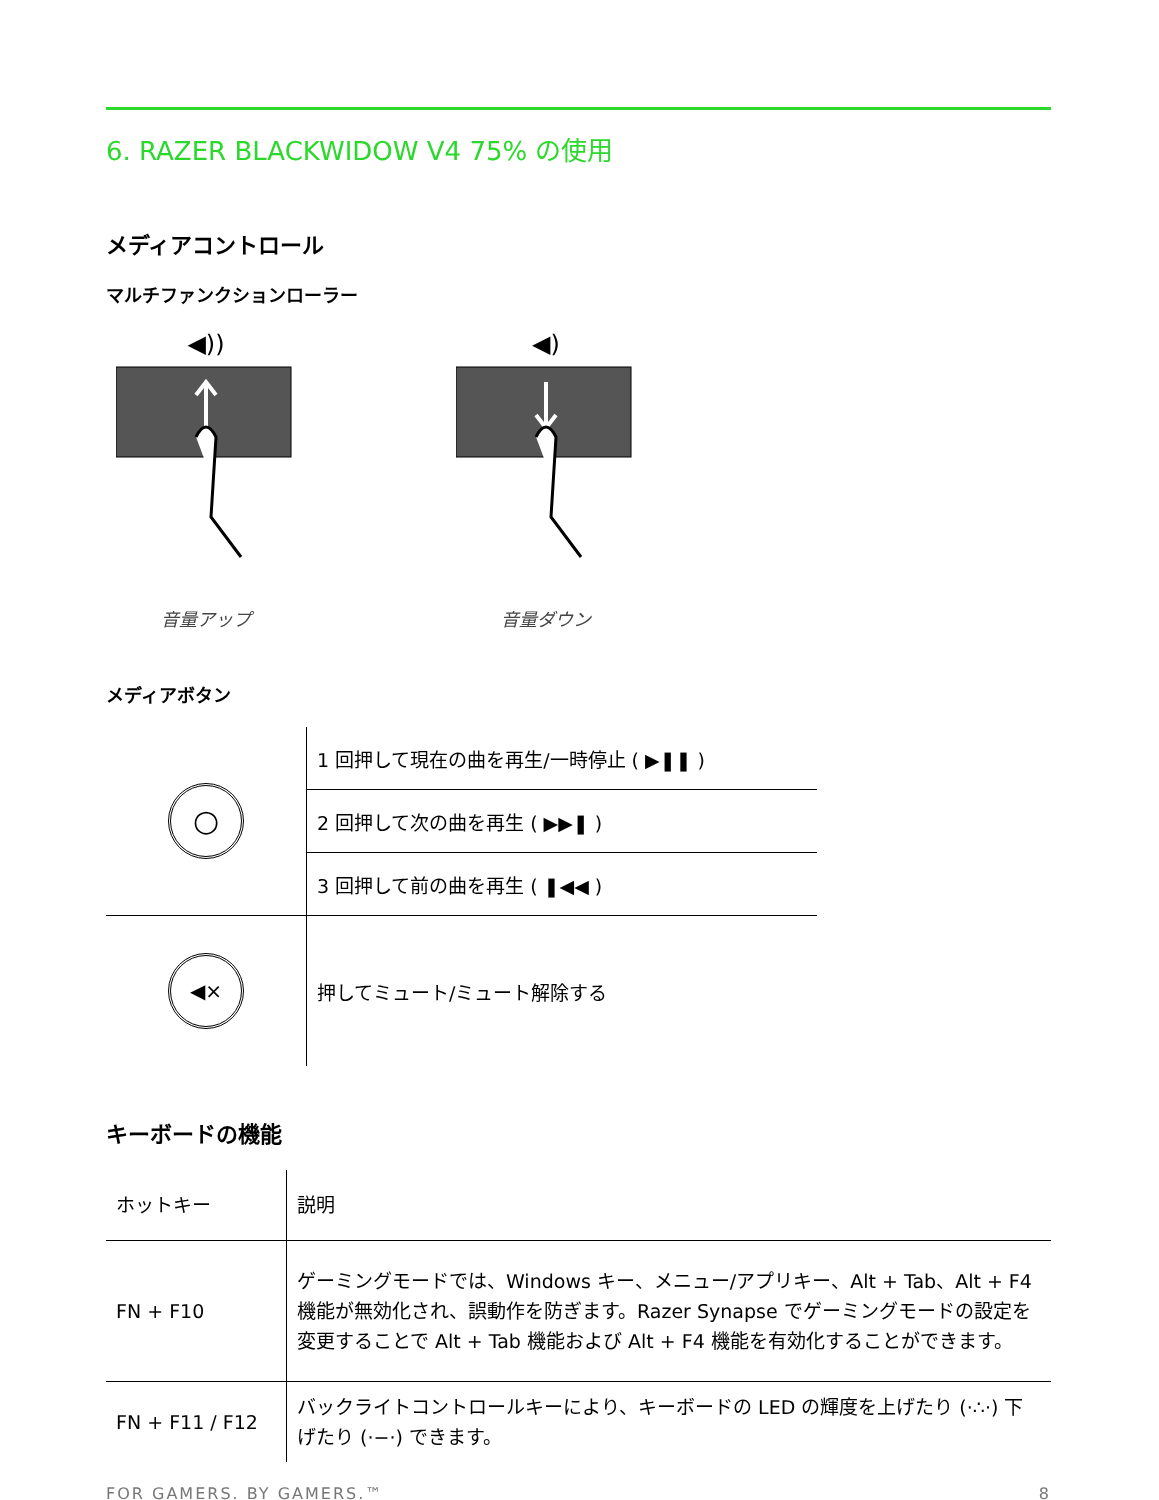6. RAZER BLACKWIDOW V4 75% の使用
メディアコントロール
マルチファンクションローラー
◀))
音量アップ
◀)
音量ダウン
メディアボタン
| ○ | 1 回押して現在の曲を再生/一時停止 ( ▶❚❚ ) |
| | 2 回押して次の曲を再生 ( ▶▶❚ ) |
| | 3 回押して前の曲を再生 ( ❚◀◀ ) |
| ◀× | 押してミュート/ミュート解除する |
キーボードの機能
| ホットキー | 説明 |
| --- | --- |
| FN + F10 | ゲーミングモードでは、Windows キー、メニュー/アプリキー、Alt + Tab、Alt + F4 機能が無効化され、誤動作を防ぎます。Razer Synapse でゲーミングモードの設定を変更することで Alt + Tab 機能および Alt + F4 機能を有効化することができます。 |
| FN + F11 / F12 | バックライトコントロールキーにより、キーボードの LED の輝度を上げたり (·∴·) 下げたり (·−·) できます。 |
FOR GAMERS. BY GAMERS.™ 8